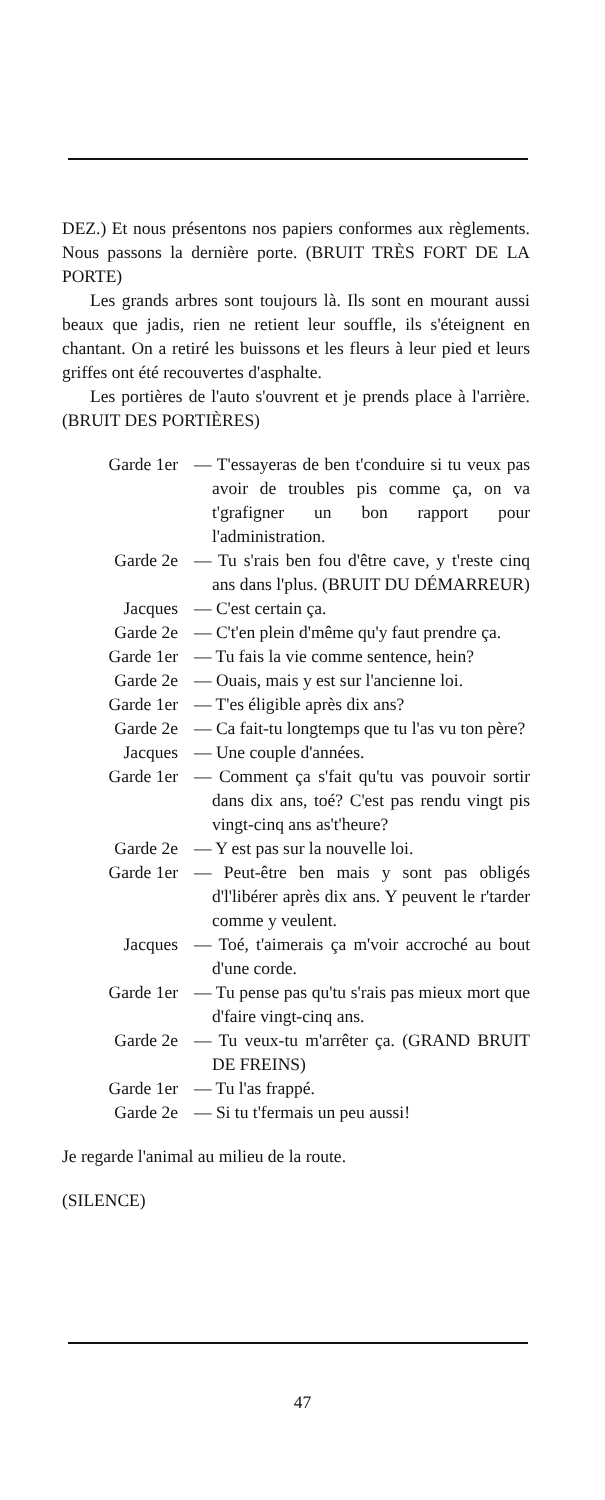DEZ.) Et nous présentons nos papiers conformes aux règlements. Nous passons la dernière porte. (BRUIT TRÈS FORT DE LA PORTE)
Les grands arbres sont toujours là. Ils sont en mourant aussi beaux que jadis, rien ne retient leur souffle, ils s'éteignent en chantant. On a retiré les buissons et les fleurs à leur pied et leurs griffes ont été recouvertes d'asphalte.
Les portières de l'auto s'ouvrent et je prends place à l'arrière. (BRUIT DES PORTIÈRES)
Garde 1er — T'essayeras de ben t'conduire si tu veux pas avoir de troubles pis comme ça, on va t'grafigner un bon rapport pour l'administration.
Garde 2e — Tu s'rais ben fou d'être cave, y t'reste cinq ans dans l'plus. (BRUIT DU DÉMARREUR)
Jacques — C'est certain ça.
Garde 2e — C't'en plein d'même qu'y faut prendre ça.
Garde 1er — Tu fais la vie comme sentence, hein?
Garde 2e — Ouais, mais y est sur l'ancienne loi.
Garde 1er — T'es éligible après dix ans?
Garde 2e — Ca fait-tu longtemps que tu l'as vu ton père?
Jacques — Une couple d'années.
Garde 1er — Comment ça s'fait qu'tu vas pouvoir sortir dans dix ans, toé? C'est pas rendu vingt pis vingt-cinq ans as't'heure?
Garde 2e — Y est pas sur la nouvelle loi.
Garde 1er — Peut-être ben mais y sont pas obligés d'l'libérer après dix ans. Y peuvent le r'tarder comme y veulent.
Jacques — Toé, t'aimerais ça m'voir accroché au bout d'une corde.
Garde 1er — Tu pense pas qu'tu s'rais pas mieux mort que d'faire vingt-cinq ans.
Garde 2e — Tu veux-tu m'arrêter ça. (GRAND BRUIT DE FREINS)
Garde 1er — Tu l'as frappé.
Garde 2e — Si tu t'fermais un peu aussi!
Je regarde l'animal au milieu de la route.
(SILENCE)
47